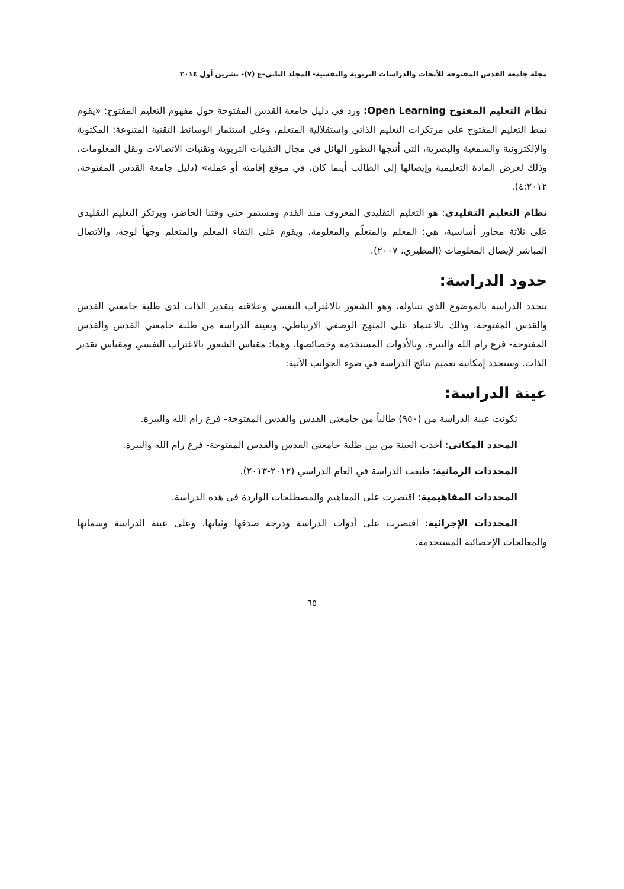مجلة جامعة القدس المفتوحة للأبحاث والدراسات التربوية والنفسية- المجلد الثاني-ع (٧)- تشرين أول ٢٠١٤
نظام التعليم المفتوح Open Learning: ورد في دليل جامعة القدس المفتوحة حول مفهوم التعليم المفتوح: «يقوم نمط التعليم المفتوح على مرتكزات التعليم الذاتي واستقلالية المتعلم، وعلى استثمار الوسائط التقنية المتنوعة: المكتوبة والإلكترونية والسمعية والبصرية، التي أنتجها التطور الهائل في مجال التقنيات التربوية وتقنيات الاتصالات ونقل المعلومات، وذلك لعرض المادة التعليمية وإيصالها إلى الطالب أينما كان، في موقع إقامته أو عمله» (دليل جامعة القدس المفتوحة، ٤:٢٠١٢).
نظام التعليم التقليدي: هو التعليم التقليدي المعروف منذ القدم ومستمر حتى وقتنا الحاضر، ويرتكز التعليم التقليدي على ثلاثة محاور أساسية، هي: المعلم والمتعلّم والمعلومة، ويقوم على التقاء المعلم والمتعلم وجهاً لوجه، والاتصال المباشر لإيصال المعلومات (المطيري، ٢٠٠٧).
حدود الدراسة:
تتحدد الدراسة بالموضوع الذي تتناوله، وهو الشعور بالاغتراب النفسي وعلاقته بتقدير الذات لدى طلبة جامعتي القدس والقدس المفتوحة، وذلك بالاعتماد على المنهج الوصفي الارتباطي، وبعينة الدراسة من طلبة جامعتي القدس والقدس المفتوحة- فرع رام الله والبيرة، وبالأدوات المستخدمة وخصائصها، وهما: مقياس الشعور بالاغتراب النفسي ومقياس تقدير الذات. وستحدد إمكانية تعميم نتائج الدراسة في ضوء الجوانب الآتية:
عينة الدراسة:
تكونت عينة الدراسة من (٩٥٠) طالباً من جامعتي القدس والقدس المفتوحة- فرع رام الله والبيرة.
المحدد المكاني: أخذت العينة من بين طلبة جامعتي القدس والقدس المفتوحة- فرع رام الله والبيرة.
المحددات الزمانية: طبقت الدراسة في العام الدراسي (٢٠١٢-٢٠١٣).
المحددات المفاهيمية: اقتصرت على المفاهيم والمصطلحات الواردة في هذه الدراسة.
المحددات الإجرائية: اقتصرت على أدوات الدراسة ودرجة صدقها وثباتها، وعلى عينة الدراسة وسماتها والمعالجات الإحصائية المستخدمة.
٦٥